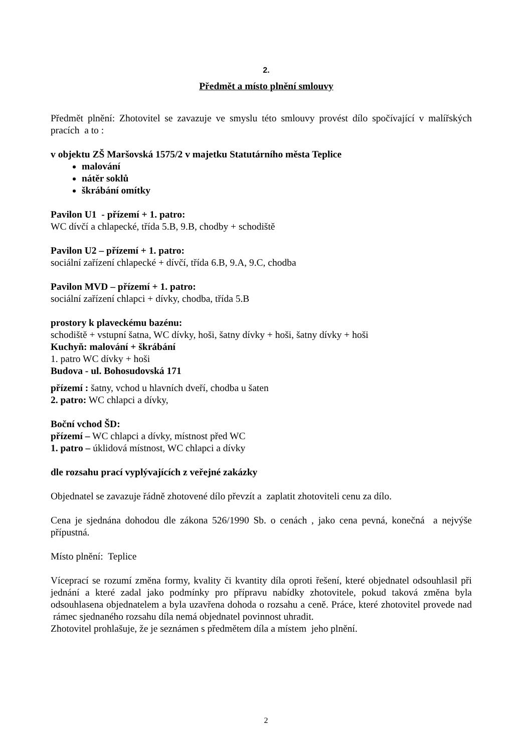2.
Předmět a místo plnění smlouvy
Předmět plnění: Zhotovitel se zavazuje ve smyslu této smlouvy provést dílo spočívající v malířských pracích a to :
v objektu ZŠ Maršovská 1575/2 v majetku Statutárního města Teplice
malování
nátěr soklů
škrábání omítky
Pavilon U1 - přízemí + 1. patro:
WC dívčí a chlapecké, třída 5.B, 9.B, chodby + schodiště
Pavilon U2 – přízemí + 1. patro:
sociální zařízení chlapecké + dívčí, třída 6.B, 9.A, 9.C, chodba
Pavilon MVD – přízemí + 1. patro:
sociální zařízení chlapci + dívky, chodba, třída 5.B
prostory k plaveckému bazénu:
schodiště + vstupní šatna, WC dívky, hoši, šatny dívky + hoši, šatny dívky + hoši
Kuchyň: malování + škrábání
1. patro WC dívky + hoši
Budova - ul. Bohosudovská 171
přízemí : šatny, vchod u hlavních dveří, chodba u šaten
2. patro: WC chlapci a dívky,
Boční vchod ŠD:
přízemí – WC chlapci a dívky, místnost před WC
1. patro – úklidová místnost, WC chlapci a dívky
dle rozsahu prací vyplývajících z veřejné zakázky
Objednatel se zavazuje řádně zhotovené dílo převzít a zaplatit zhotoviteli cenu za dílo.
Cena je sjednána dohodou dle zákona 526/1990 Sb. o cenách , jako cena pevná, konečná a nejvýše přípustná.
Místo plnění: Teplice
Víceprací se rozumí změna formy, kvality či kvantity díla oproti řešení, které objednatel odsouhlasil při jednání a které zadal jako podmínky pro přípravu nabídky zhotovitele, pokud taková změna byla odsouhlasena objednatelem a byla uzavřena dohoda o rozsahu a ceně. Práce, které zhotovitel provede nad rámec sjednaného rozsahu díla nemá objednatel povinnost uhradit.
Zhotovitel prohlašuje, že je seznámen s předmětem díla a místem jeho plnění.
2